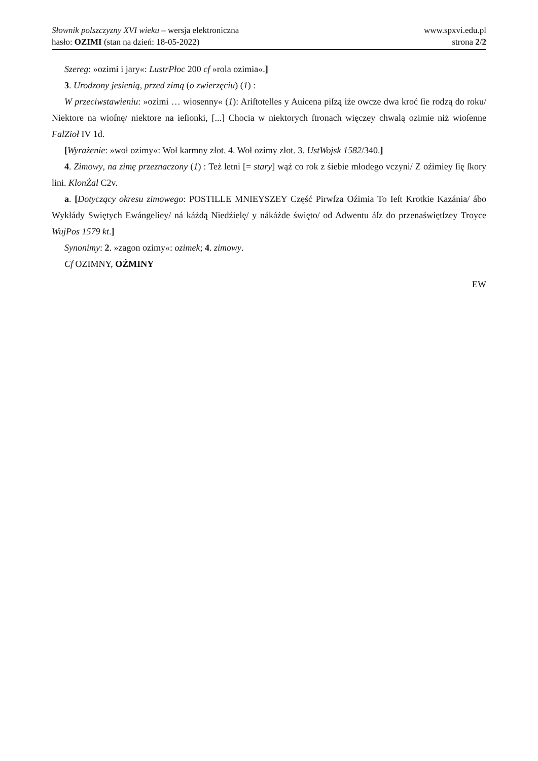Słownik polszczyzny XVI wieku – wersja elektroniczna
hasło: OZIMI (stan na dzień: 18-05-2022)
www.spxvi.edu.pl
strona 2/2
Szereg: »ozimi i jary«: LustrPłoc 200 cf »rola ozimia«.]
3. Urodzony jesienią, przed zimą (o zwierzęciu) (1) :
W przeciwstawieniu: »ozimi … wiosenny« (1): Ariſtotelles y Auicena piſzą iże owcze dwa kroć ſie rodzą do roku/ Niektore na wioſnę/ niektore na ieſionki, [...] Chocia w niektorych ſtronach więczey chwalą ozimie niż wioſenne FalZioł IV 1d.
[Wyrażenie: »woł ozimy«: Woł karmny złot. 4. Woł ozimy złot. 3. UstWojsk 1582/340.]
4. Zimowy, na zimę przeznaczony (1) : Też letni [= stary] wąż co rok z śiebie młodego vczyni/ Z oźimiey ſię ſkory lini. KlonŻal C2v.
a. [Dotyczący okresu zimowego: POSTILLE MNIEYSZEY Część Pirwſza Oźimia To Ieſt Krotkie Kazánia/ ábo Wykłády Swiętych Ewángeliey/ ná káżdą Niedźielę/ y nákáżde święto/ od Adwentu áſz do przenaświętſzey Troyce WujPos 1579 kt.]
Synonimy: 2. »zagon ozimy«: ozimek; 4. zimowy.
Cf OZIMNY, OŹMINY
EW